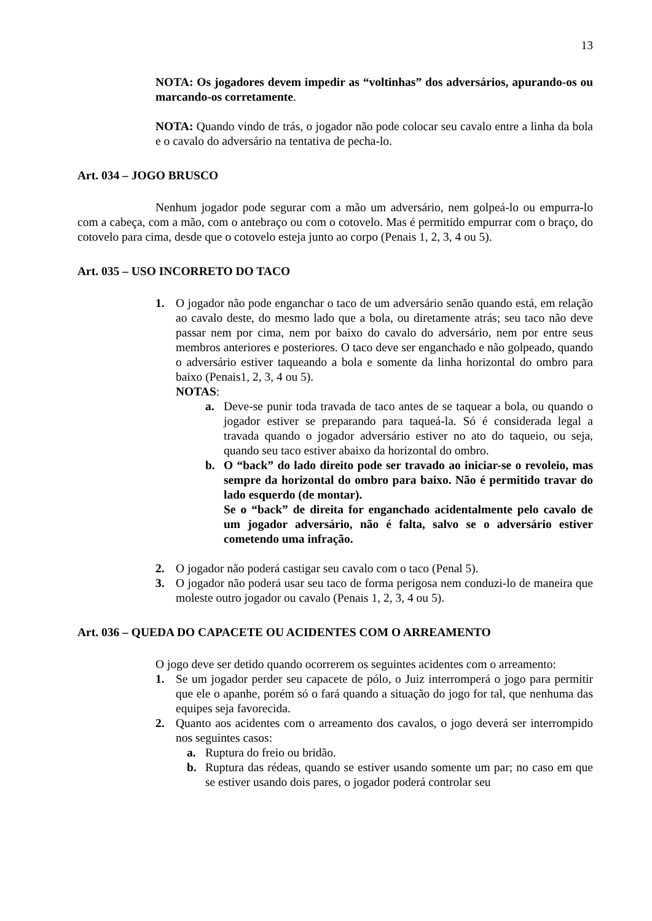13
NOTA: Os jogadores devem impedir as “voltinhas” dos adversários, apurando-os ou marcando-os corretamente.
NOTA: Quando vindo de trás, o jogador não pode colocar seu cavalo entre a linha da bola e o cavalo do adversário na tentativa de pecha-lo.
Art. 034 – JOGO BRUSCO
Nenhum jogador pode segurar com a mão um adversário, nem golpeá-lo ou empurra-lo com a cabeça, com a mão, com o antebraço ou com o cotovelo. Mas é permitido empurrar com o braço, do cotovelo para cima, desde que o cotovelo esteja junto ao corpo (Penais 1, 2, 3, 4 ou 5).
Art. 035 – USO INCORRETO DO TACO
1. O jogador não pode enganchar o taco de um adversário senão quando está, em relação ao cavalo deste, do mesmo lado que a bola, ou diretamente atrás; seu taco não deve passar nem por cima, nem por baixo do cavalo do adversário, nem por entre seus membros anteriores e posteriores. O taco deve ser enganchado e não golpeado, quando o adversário estiver taqueando a bola e somente da linha horizontal do ombro para baixo (Penais1, 2, 3, 4 ou 5).
NOTAS:
a. Deve-se punir toda travada de taco antes de se taquear a bola, ou quando o jogador estiver se preparando para taqueá-la. Só é considerada legal a travada quando o jogador adversário estiver no ato do taqueio, ou seja, quando seu taco estiver abaixo da horizontal do ombro.
b. O “back” do lado direito pode ser travado ao iniciar-se o revoleio, mas sempre da horizontal do ombro para baixo. Não é permitido travar do lado esquerdo (de montar).
Se o “back” de direita for enganchado acidentalmente pelo cavalo de um jogador adversário, não é falta, salvo se o adversário estiver cometendo uma infração.
2. O jogador não poderá castigar seu cavalo com o taco (Penal 5).
3. O jogador não poderá usar seu taco de forma perigosa nem conduzi-lo de maneira que moleste outro jogador ou cavalo (Penais 1, 2, 3, 4 ou 5).
Art. 036 – QUEDA DO CAPACETE OU ACIDENTES COM O ARREAMENTO
O jogo deve ser detido quando ocorrerem os seguintes acidentes com o arreamento:
1. Se um jogador perder seu capacete de pólo, o Juiz interromperá o jogo para permitir que ele o apanhe, porém só o fará quando a situação do jogo for tal, que nenhuma das equipes seja favorecida.
2. Quanto aos acidentes com o arreamento dos cavalos, o jogo deverá ser interrompido nos seguintes casos:
a. Ruptura do freio ou bridão.
b. Ruptura das rédeas, quando se estiver usando somente um par; no caso em que se estiver usando dois pares, o jogador poderá controlar seu